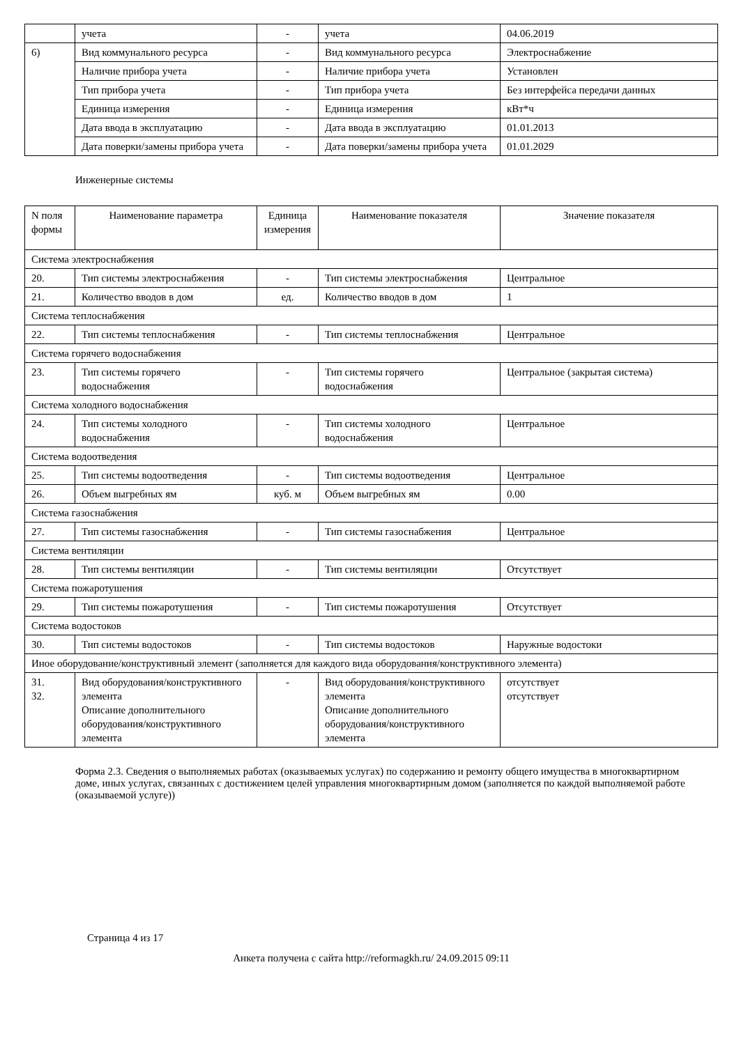| | учета | - | учета | 04.06.2019 |
| 6) | Вид коммунального ресурса | - | Вид коммунального ресурса | Электроснабжение |
| | Наличие прибора учета | - | Наличие прибора учета | Установлен |
| | Тип прибора учета | - | Тип прибора учета | Без интерфейса передачи данных |
| | Единица измерения | - | Единица измерения | кВт*ч |
| | Дата ввода в эксплуатацию | - | Дата ввода в эксплуатацию | 01.01.2013 |
| | Дата поверки/замены прибора учета | - | Дата поверки/замены прибора учета | 01.01.2029 |
Инженерные системы
| N поля формы | Наименование параметра | Единица измерения | Наименование показателя | Значение показателя |
| --- | --- | --- | --- | --- |
| Система электроснабжения | | | | |
| 20. | Тип системы электроснабжения | - | Тип системы электроснабжения | Центральное |
| 21. | Количество вводов в дом | ед. | Количество вводов в дом | 1 |
| Система теплоснабжения | | | | |
| 22. | Тип системы теплоснабжения | - | Тип системы теплоснабжения | Центральное |
| Система горячего водоснабжения | | | | |
| 23. | Тип системы горячего водоснабжения | - | Тип системы горячего водоснабжения | Центральное (закрытая система) |
| Система холодного водоснабжения | | | | |
| 24. | Тип системы холодного водоснабжения | - | Тип системы холодного водоснабжения | Центральное |
| Система водоотведения | | | | |
| 25. | Тип системы водоотведения | - | Тип системы водоотведения | Центральное |
| 26. | Объем выгребных ям | куб. м | Объем выгребных ям | 0.00 |
| Система газоснабжения | | | | |
| 27. | Тип системы газоснабжения | - | Тип системы газоснабжения | Центральное |
| Система вентиляции | | | | |
| 28. | Тип системы вентиляции | - | Тип системы вентиляции | Отсутствует |
| Система пожаротушения | | | | |
| 29. | Тип системы пожаротушения | - | Тип системы пожаротушения | Отсутствует |
| Система водостоков | | | | |
| 30. | Тип системы водостоков | - | Тип системы водостоков | Наружные водостоки |
| Иное оборудование/конструктивный элемент (заполняется для каждого вида оборудования/конструктивного элемента) | | | | |
| 31. 32. | Вид оборудования/конструктивного элемента Описание дополнительного оборудования/конструктивного элемента | - | Вид оборудования/конструктивного элемента Описание дополнительного оборудования/конструктивного элемента | отсутствует отсутствует |
Форма 2.3. Сведения о выполняемых работах (оказываемых услугах) по содержанию и ремонту общего имущества в многоквартирном доме, иных услугах, связанных с достижением целей управления многоквартирным домом (заполняется по каждой выполняемой работе (оказываемой услуге))
Страница 4 из 17
Анкета получена с сайта http://reformagkh.ru/ 24.09.2015 09:11